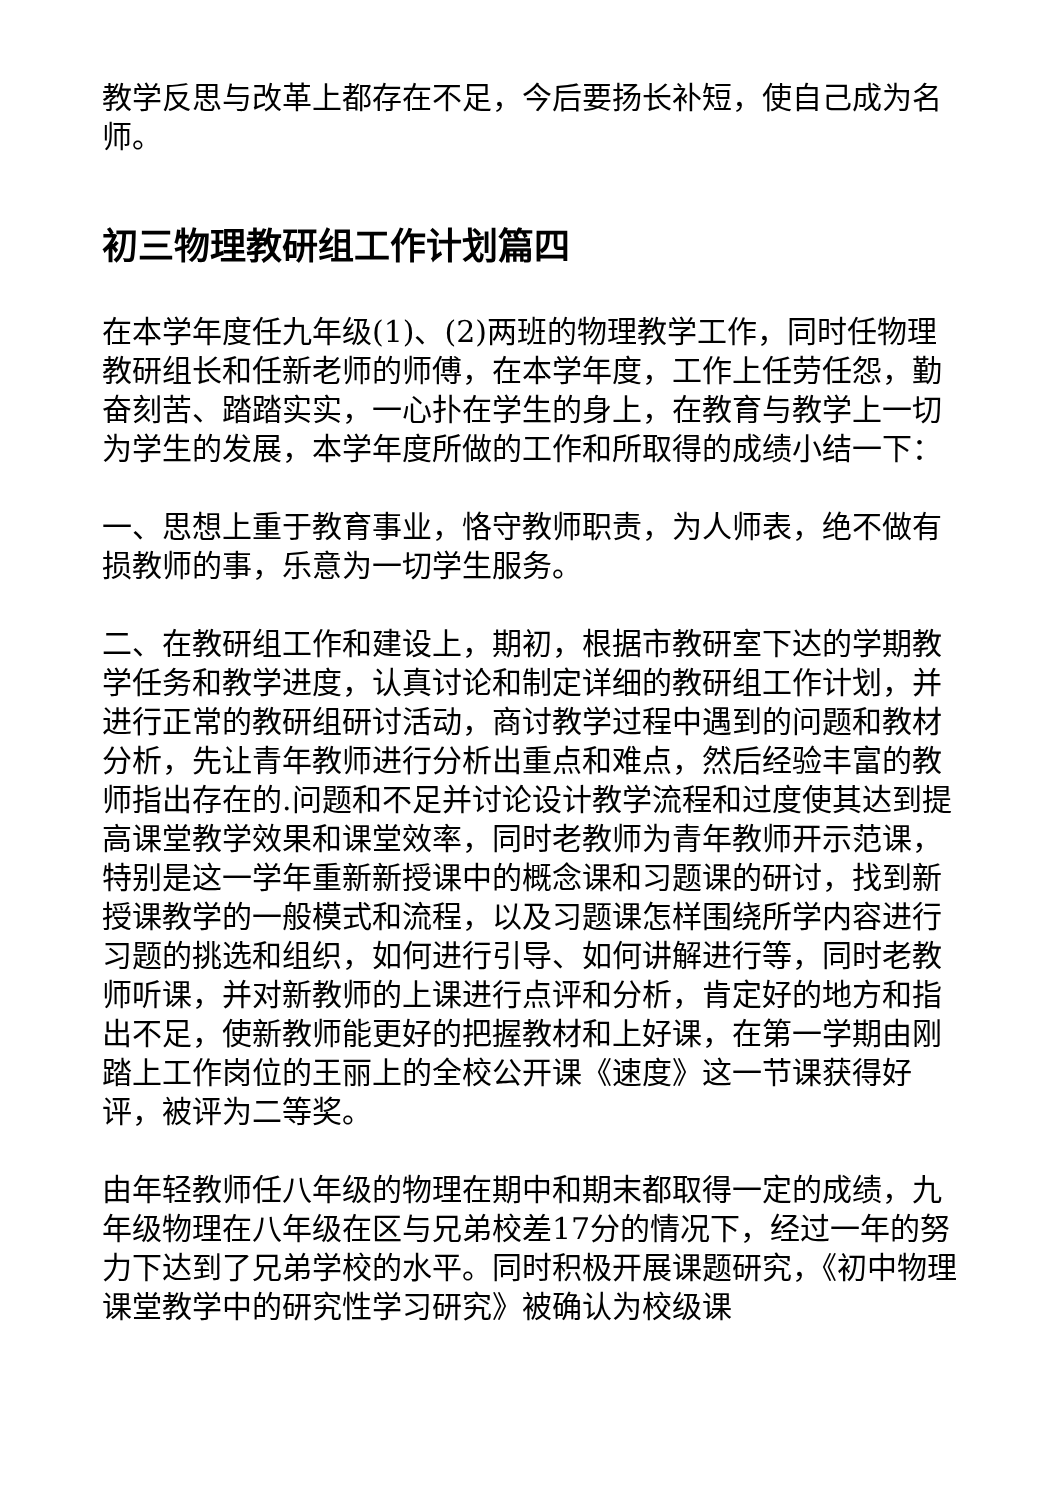教学反思与改革上都存在不足，今后要扬长补短，使自己成为名师。
初三物理教研组工作计划篇四
在本学年度任九年级(1)、(2)两班的物理教学工作，同时任物理教研组长和任新老师的师傅，在本学年度，工作上任劳任怨，勤奋刻苦、踏踏实实，一心扑在学生的身上，在教育与教学上一切为学生的发展，本学年度所做的工作和所取得的成绩小结一下：
一、思想上重于教育事业，恪守教师职责，为人师表，绝不做有损教师的事，乐意为一切学生服务。
二、在教研组工作和建设上，期初，根据市教研室下达的学期教学任务和教学进度，认真讨论和制定详细的教研组工作计划，并进行正常的教研组研讨活动，商讨教学过程中遇到的问题和教材分析，先让青年教师进行分析出重点和难点，然后经验丰富的教师指出存在的.问题和不足并讨论设计教学流程和过度使其达到提高课堂教学效果和课堂效率，同时老教师为青年教师开示范课，特别是这一学年重新新授课中的概念课和习题课的研讨，找到新授课教学的一般模式和流程，以及习题课怎样围绕所学内容进行习题的挑选和组织，如何进行引导、如何讲解进行等，同时老教师听课，并对新教师的上课进行点评和分析，肯定好的地方和指出不足，使新教师能更好的把握教材和上好课，在第一学期由刚踏上工作岗位的王丽上的全校公开课《速度》这一节课获得好评，被评为二等奖。
由年轻教师任八年级的物理在期中和期末都取得一定的成绩，九年级物理在八年级在区与兄弟校差17分的情况下，经过一年的努力下达到了兄弟学校的水平。同时积极开展课题研究，《初中物理课堂教学中的研究性学习研究》被确认为校级课